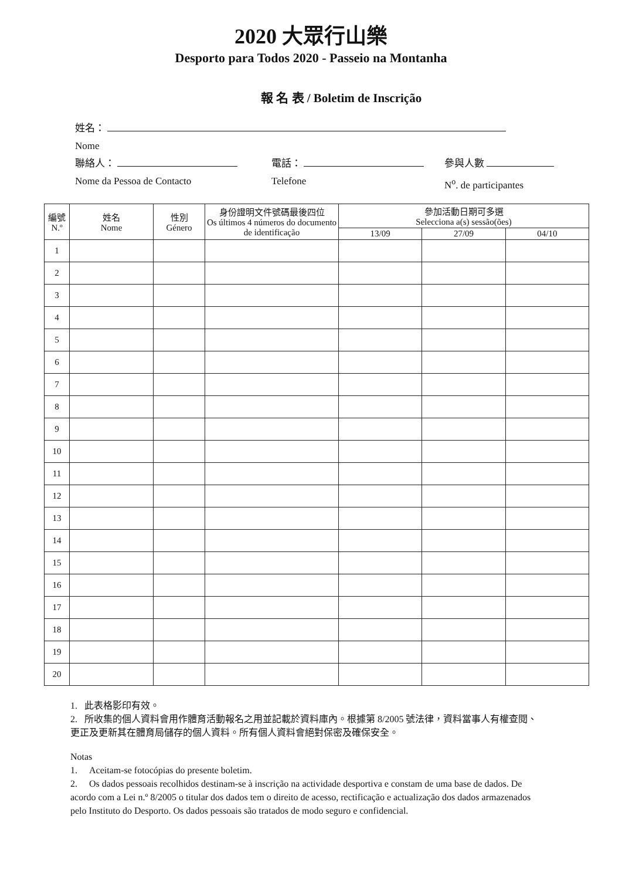2020 大眾行山樂
Desporto para Todos 2020 - Passeio na Montanha
報 名 表 / Boletim de Inscrição
姓名：
Nome
聯絡人： 電話： 參與人數
Nome da Pessoa de Contacto Telefone N<sup>o</sup>. de participantes
| 編號 N.º | 姓名 Nome | 性別 Género | 身份證明文件號碼最後四位 Os últimos 4 números do documento de identificação | 參加活動日期可多選 Selecciona a(s) sessão(ões) | | |
| --- | --- | --- | --- | --- | --- | --- |
| | | | | 13/09 | 27/09 | 04/10 |
| 1 | | | | | | |
| 2 | | | | | | |
| 3 | | | | | | |
| 4 | | | | | | |
| 5 | | | | | | |
| 6 | | | | | | |
| 7 | | | | | | |
| 8 | | | | | | |
| 9 | | | | | | |
| 10 | | | | | | |
| 11 | | | | | | |
| 12 | | | | | | |
| 13 | | | | | | |
| 14 | | | | | | |
| 15 | | | | | | |
| 16 | | | | | | |
| 17 | | | | | | |
| 18 | | | | | | |
| 19 | | | | | | |
| 20 | | | | | | |
1. 此表格影印有效。
2. 所收集的個人資料會用作體育活動報名之用並記載於資料庫內。根據第 8/2005 號法律，資料當事人有權查閱、更正及更新其在體育局儲存的個人資料。所有個人資料會絕對保密及確保安全。
Notas
1. Aceitam-se fotocópias do presente boletim.
2. Os dados pessoais recolhidos destinam-se à inscrição na actividade desportiva e constam de uma base de dados. De acordo com a Lei n.º 8/2005 o titular dos dados tem o direito de acesso, rectificação e actualização dos dados armazenados pelo Instituto do Desporto. Os dados pessoais são tratados de modo seguro e confidencial.